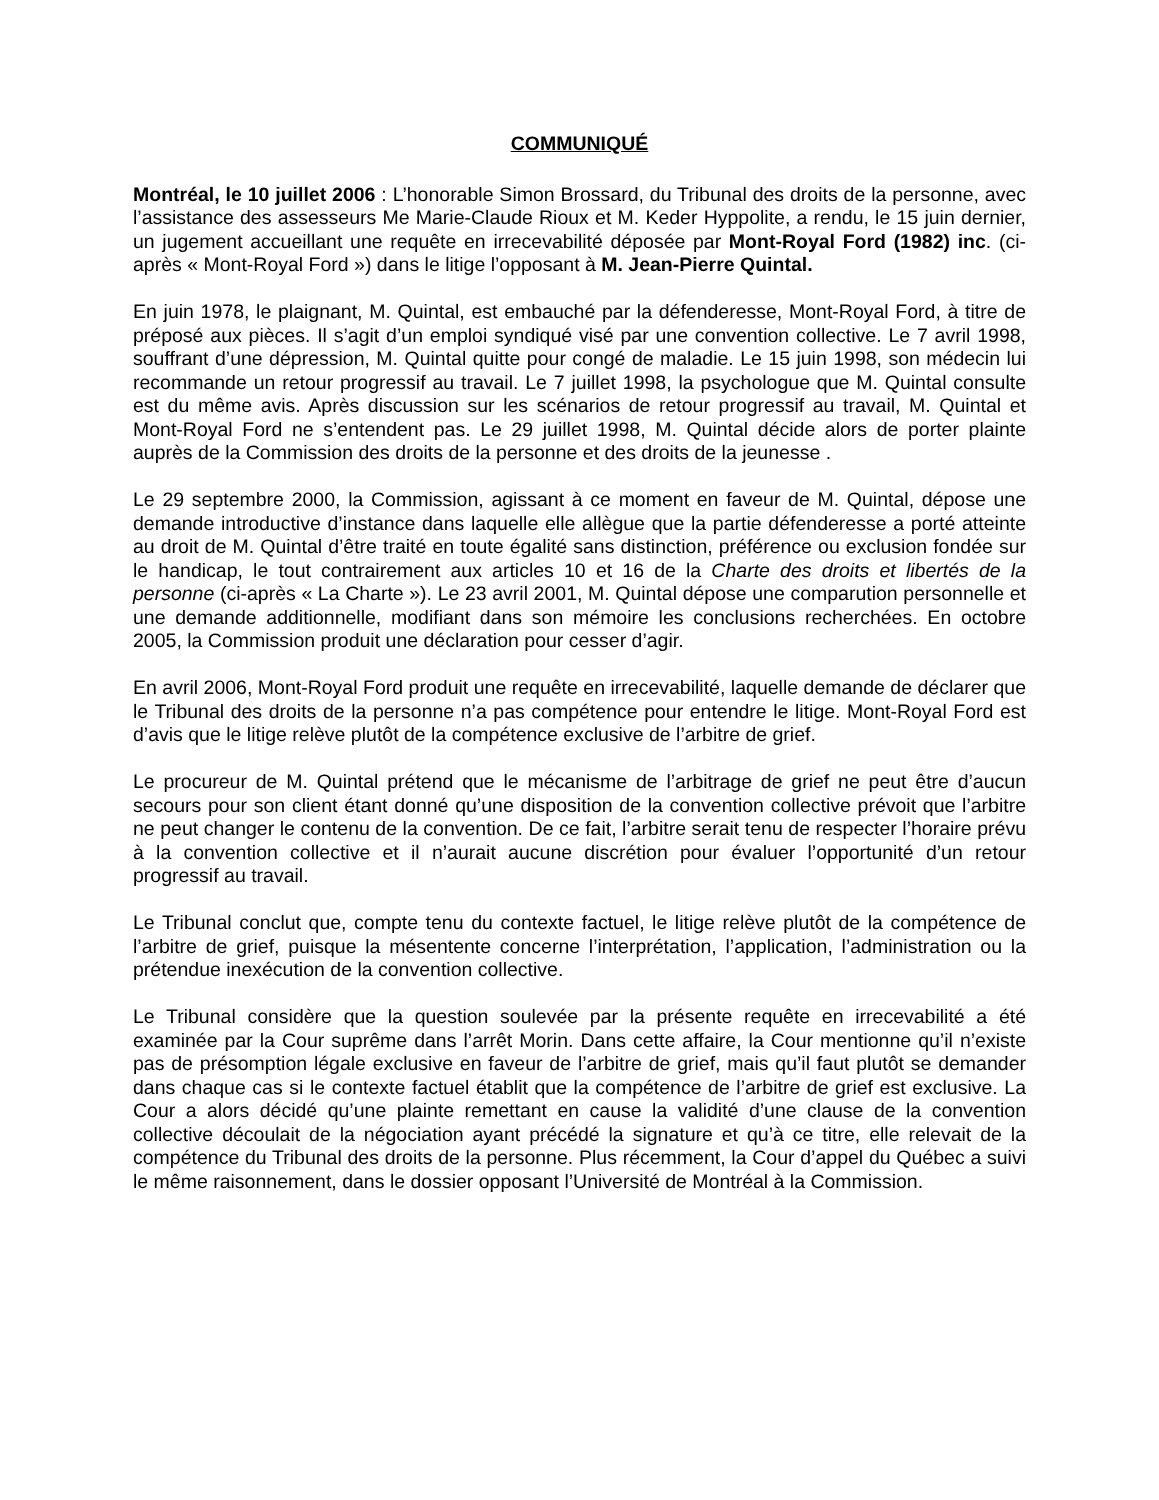COMMUNIQUÉ
Montréal, le 10 juillet 2006 : L’honorable Simon Brossard, du Tribunal des droits de la personne, avec l’assistance des assesseurs Me Marie-Claude Rioux et M. Keder Hyppolite, a rendu, le 15 juin dernier, un jugement accueillant une requête en irrecevabilité déposée par Mont-Royal Ford (1982) inc. (ci-après « Mont-Royal Ford ») dans le litige l’opposant à M. Jean-Pierre Quintal.
En juin 1978, le plaignant, M. Quintal, est embauché par la défenderesse, Mont-Royal Ford, à titre de préposé aux pièces. Il s’agit d’un emploi syndiqué visé par une convention collective. Le 7 avril 1998, souffrant d’une dépression, M. Quintal quitte pour congé de maladie. Le 15 juin 1998, son médecin lui recommande un retour progressif au travail. Le 7 juillet 1998, la psychologue que M. Quintal consulte est du même avis. Après discussion sur les scénarios de retour progressif au travail, M. Quintal et Mont-Royal Ford ne s’entendent pas. Le 29 juillet 1998, M. Quintal décide alors de porter plainte auprès de la Commission des droits de la personne et des droits de la jeunesse .
Le 29 septembre 2000, la Commission, agissant à ce moment en faveur de M. Quintal, dépose une demande introductive d’instance dans laquelle elle allègue que la partie défenderesse a porté atteinte au droit de M. Quintal d’être traité en toute égalité sans distinction, préférence ou exclusion fondée sur le handicap, le tout contrairement aux articles 10 et 16 de la Charte des droits et libertés de la personne (ci-après « La Charte »). Le 23 avril 2001, M. Quintal dépose une comparution personnelle et une demande additionnelle, modifiant dans son mémoire les conclusions recherchées. En octobre 2005, la Commission produit une déclaration pour cesser d’agir.
En avril 2006, Mont-Royal Ford produit une requête en irrecevabilité, laquelle demande de déclarer que le Tribunal des droits de la personne n’a pas compétence pour entendre le litige. Mont-Royal Ford est d’avis que le litige relève plutôt de la compétence exclusive de l’arbitre de grief.
Le procureur de M. Quintal prétend que le mécanisme de l’arbitrage de grief ne peut être d’aucun secours pour son client étant donné qu’une disposition de la convention collective prévoit que l’arbitre ne peut changer le contenu de la convention. De ce fait, l’arbitre serait tenu de respecter l’horaire prévu à la convention collective et il n’aurait aucune discrétion pour évaluer l’opportunité d’un retour progressif au travail.
Le Tribunal conclut que, compte tenu du contexte factuel, le litige relève plutôt de la compétence de l’arbitre de grief, puisque la mésentente concerne l’interprétation, l’application, l’administration ou la prétendue inexécution de la convention collective.
Le Tribunal considère que la question soulevée par la présente requête en irrecevabilité a été examinée par la Cour suprême dans l’arrêt Morin. Dans cette affaire, la Cour mentionne qu’il n’existe pas de présomption légale exclusive en faveur de l’arbitre de grief, mais qu’il faut plutôt se demander dans chaque cas si le contexte factuel établit que la compétence de l’arbitre de grief est exclusive. La Cour a alors décidé qu’une plainte remettant en cause la validité d’une clause de la convention collective découlait de la négociation ayant précédé la signature et qu’à ce titre, elle relevait de la compétence du Tribunal des droits de la personne. Plus récemment, la Cour d’appel du Québec a suivi le même raisonnement, dans le dossier opposant l’Université de Montréal à la Commission.